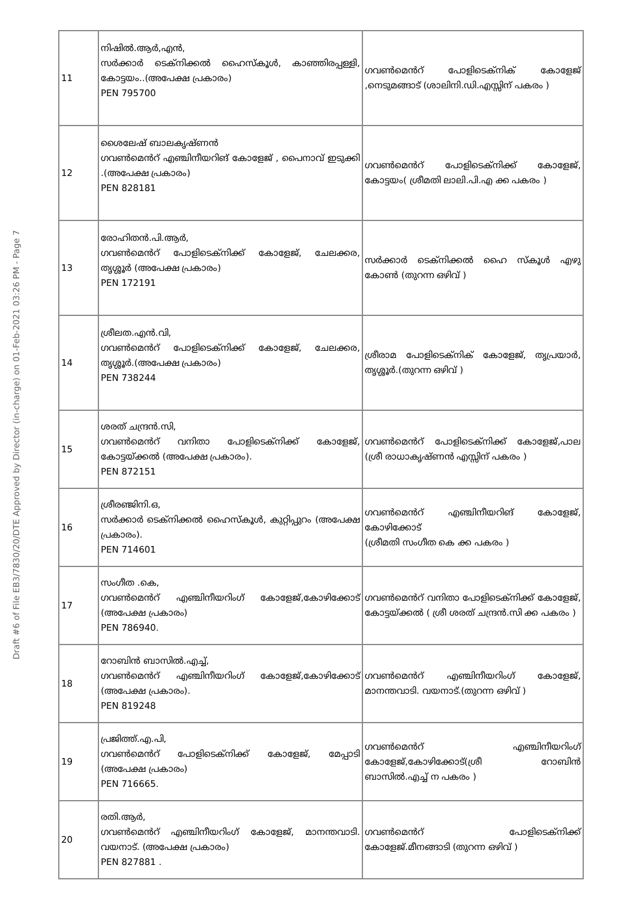Draft #6 of File EB3/7830/20/DTE Approved by Director (in-charge) on 01-Feb-2021 03:26 PM - Page 7
| 11 | നിഷിൽ.ആർ,എൻ, സർക്കാർ ടെക്നിക്കൽ ഹൈസ്കൂൾ, കാഞ്ഞിരപ്പള്ളി, കോട്ടയം..(അപേക്ഷ പ്രകാരം) PEN 795700 | ഗവൺമെൻറ് പോളിടെക്നിക് കോളേജ് ,നെടുമങ്ങാട് (ശാലിനി.ഡി.എസ്സിന് പകരം ) |
| 12 | ശൈലേഷ് ബാലകൃഷ്ണൻ ഗവൺമെൻറ് എഞ്ചിനീയറിങ് കോളേജ് , പൈനാവ് ഇടുക്കി .(അപേക്ഷ പ്രകാരം) PEN 828181 | ഗവൺമെൻറ് പോളിടെക്നിക്ക് കോളേജ്, കോട്ടയം( ശ്രീമതി ലാലി.പി.എ ക്ക പകരം ) |
| 13 | രോഹിതൻ.പി.ആർ, ഗവൺമെൻറ് പോളിടെക്നിക്ക് കോളേജ്, ചേലക്കര, തൃശ്ശൂർ (അപേക്ഷ പ്രകാരം) PEN 172191 | സർക്കാർ ടെക്നിക്കൽ ഹൈ സ്കൂൾ എഴു കോൺ (തുറന്ന ഒഴിവ് ) |
| 14 | ശ്രീലത.എൻ.വി, ഗവൺമെൻറ് പോളിടെക്നിക്ക് കോളേജ്, ചേലക്കര, തൃശ്ശൂർ.(അപേക്ഷ പ്രകാരം) PEN 738244 | ശ്രീരാമ പോളിടെക്നിക് കോളേജ്, തൃപ്രയാർ, തൃശ്ശൂർ.(തുറന്ന ഒഴിവ് ) |
| 15 | ശരത് ചന്ദ്രൻ.സി, ഗവൺമെൻറ് വനിതാ പോളിടെക്നിക്ക് കോളേജ്, കോട്ടയ്ക്കൽ (അപേക്ഷ പ്രകാരം). PEN 872151 | ഗവൺമെൻറ് പോളിടെക്നിക്ക് കോളേജ്,പാല (ശ്രീ രാധാകൃഷ്ണൻ എസ്സിന് പകരം ) |
| 16 | ശ്രീരഞ്ജിനി.ഒ, സർക്കാർ ടെക്നിക്കൽ ഹൈസ്കൂൾ, കുറ്റിപ്പുറം (അപേക്ഷ പ്രകാരം). PEN 714601 | ഗവൺമെൻറ് എഞ്ചിനീയറിങ് കോളേജ്, കോഴിക്കോട് (ശ്രീമതി സംഗീത കെ ക്ക പകരം ) |
| 17 | സംഗീത .കെ, ഗവൺമെൻറ് എഞ്ചിനീയറിംഗ് കോളേജ്,കോഴിക്കോട് (അപേക്ഷ പ്രകാരം) PEN 786940. | ഗവൺമെൻറ് വനിതാ പോളിടെക്നിക്ക് കോളേജ്, കോട്ടയ്ക്കൽ ( ശ്രീ ശരത് ചന്ദ്രൻ.സി ക്ക പകരം ) |
| 18 | റോബിൻ ബാസിൽ.എച്ച്, ഗവൺമെൻറ് എഞ്ചിനീയറിംഗ് കോളേജ്,കോഴിക്കോട് (അപേക്ഷ പ്രകാരം). PEN 819248 | ഗവൺമെൻറ് എഞ്ചിനീയറിംഗ് കോളേജ്, മാനന്തവാടി. വയനാട്.(തുറന്ന ഒഴിവ് ) |
| 19 | പ്രജിത്ത്.എ.പി, ഗവൺമെൻറ് പോളിടെക്നിക്ക് കോളേജ്, മേപ്പാടി (അപേക്ഷ പ്രകാരം) PEN 716665. | ഗവൺമെൻറ് എഞ്ചിനീയറിംഗ് കോളേജ്,കോഴിക്കോട്(ശ്രീ റോബിൻ ബാസിൽ.എച്ച് ന പകരം ) |
| 20 | രതി.ആർ, ഗവൺമെൻറ് എഞ്ചിനീയറിംഗ് കോളേജ്, മാനന്തവാടി. വയനാട്. (അപേക്ഷ പ്രകാരം) PEN 827881 . | ഗവൺമെൻറ് പോളിടെക്നിക്ക് കോളേജ്.മീനങ്ങാടി (തുറന്ന ഒഴിവ് ) |